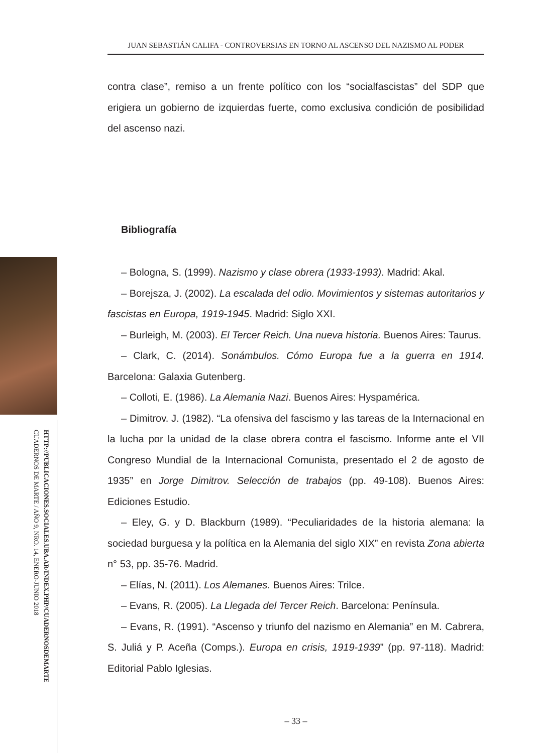JUAN SEBASTIÁN CALIFA - CONTROVERSIAS EN TORNO AL ASCENSO DEL NAZISMO AL PODER
HTTP://PUBLICACIONES.SOCIALES.UBA.AR/INDEX.PHP/CUADERNOSDEMARTE
CUADERNOS DE MARTE / AÑO 9, NRO. 14, ENERO-JUNIO 2018
contra clase”, remiso a un frente político con los “socialfascistas” del SDP que erigiera un gobierno de izquierdas fuerte, como exclusiva condición de posibilidad del ascenso nazi.
Bibliografía
– Bologna, S. (1999). Nazismo y clase obrera (1933-1993). Madrid: Akal.
– Borejsza, J. (2002). La escalada del odio. Movimientos y sistemas autoritarios y fascistas en Europa, 1919-1945. Madrid: Siglo XXI.
– Burleigh, M. (2003). El Tercer Reich. Una nueva historia. Buenos Aires: Taurus.
– Clark, C. (2014). Sonámbulos. Cómo Europa fue a la guerra en 1914. Barcelona: Galaxia Gutenberg.
– Colloti, E. (1986). La Alemania Nazi. Buenos Aires: Hyspamérica.
– Dimitrov. J. (1982). “La ofensiva del fascismo y las tareas de la Internacional en la lucha por la unidad de la clase obrera contra el fascismo. Informe ante el VII Congreso Mundial de la Internacional Comunista, presentado el 2 de agosto de 1935” en Jorge Dimitrov. Selección de trabajos (pp. 49-108). Buenos Aires: Ediciones Estudio.
– Eley, G. y D. Blackburn (1989). “Peculiaridades de la historia alemana: la sociedad burguesa y la política en la Alemania del siglo XIX” en revista Zona abierta n° 53, pp. 35-76. Madrid.
– Elías, N. (2011). Los Alemanes. Buenos Aires: Trilce.
– Evans, R. (2005). La Llegada del Tercer Reich. Barcelona: Península.
– Evans, R. (1991). “Ascenso y triunfo del nazismo en Alemania” en M. Cabrera, S. Juliá y P. Aceña (Comps.). Europa en crisis, 1919-1939” (pp. 97-118). Madrid: Editorial Pablo Iglesias.
– 33 –